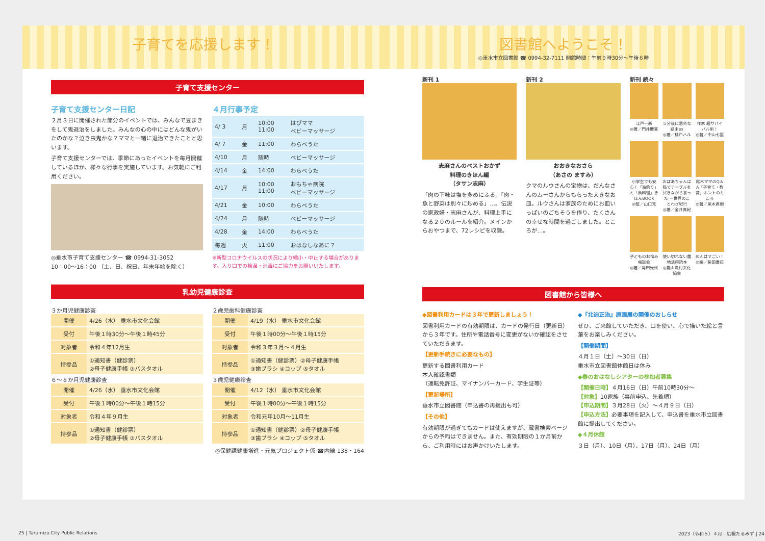子育てを応援します！
子育て支援センター
子育て支援センター日記
２月３日に開催された節分のイベントでは、みんなで豆まきをして鬼退治をしました。みんなの心の中にはどんな鬼がいたのかな？泣き虫鬼かな？ママと一緒に退治できたことと思います。
子育て支援センターでは、季節にあったイベントを毎月開催しているほか、様々な行事を実施しています。お気軽にご利用ください。
◎垂水市子育て支援センター ☎ 0994-31-3052
10：00～16：00 （土、日、祝日、年末年始を除く）
４月行事予定
| 4/ 3 | 月 | 10:00 11:00 | はぴママ ベビーマッサージ |
| 4/ 7 | 金 | 11:00 | わらべうた |
| 4/10 | 月 | 随時 | ベビーマッサージ |
| 4/14 | 金 | 14:00 | わらべうた |
| 4/17 | 月 | 10:00 11:00 | おもちゃ病院 ベビーマッサージ |
| 4/21 | 金 | 10:00 | わらべうた |
| 4/24 | 月 | 随時 | ベビーマッサージ |
| 4/28 | 金 | 14:00 | わらべうた |
| 毎週 | 火 | 11:00 | おはなしなあに？ |
※新型コロナウイルスの状況により縮小・中止する場合があります。入り口での検温・消毒にご協力をお願いいたします。
乳幼児健康診査
３か月児健康診査
| 開催 | 4/26（水） 垂水市文化会館 |
| 受付 | 午後１時30分～午後１時45分 |
| 対象者 | 令和４年12月生 |
| 持参品 | ①通知書（健診票） ②母子健康手帳 ③バスタオル |
６～８か月児健康診査
| 開催 | 4/26（水） 垂水市文化会館 |
| 受付 | 午後１時00分～午後１時15分 |
| 対象者 | 令和４年９月生 |
| 持参品 | ①通知書（健診票） ②母子健康手帳 ③バスタオル |
２歳児歯科健康診査
| 開催 | 4/19（水） 垂水市文化会館 |
| 受付 | 午後１時00分～午後１時15分 |
| 対象者 | 令和３年３月～４月生 |
| 持参品 | ①通知書（健診票）②母子健康手帳 ③歯ブラシ ④コップ ⑤タオル |
３歳児健康診査
| 開催 | 4/12（水） 垂水市文化会館 |
| 受付 | 午後１時00分～午後１時15分 |
| 対象者 | 令和元年10月～11月生 |
| 持参品 | ①通知書（健診票）②母子健康手帳 ③歯ブラシ ④コップ ⑤タオル |
◎保健課健康増進・元気プロジェクト係 ☎内線 138・164
図書館へようこそ！
◎垂水市立図書館 ☎ 0994-32-7111 開館時間：午前９時30分～午後６時
新刊 1
志麻さんのベストおかず
料理のきほん編
（タサン志麻）
「肉の下味は塩を多めにふる」「肉・魚と野菜は別々に炒める」…。伝説の家政婦・志麻さんが、料理上手になる２０のルールを紹介。メインからおやつまで、72レシピを収録。
新刊 2
おおきなおさら
（あさの ますみ）
クマのルウさんの宝物は、だんなさんのムーさんからもらった大きなお皿。ルウさんは家族のためにお皿いっぱいのごちそうを作り、たくさんの幸せな時間を過ごしました。ところが…。
新刊 続々
江戸一新
◎著／門井慶喜
５分後に意外な結末ex
◎著／桃戸ハル
作家 超サバイバル術！
◎著／中山七里
小学生でも安心！「海釣り」と「魚料理」きほんBOOK
◎監／山口充
おばあちゃんは猫でテーブルを拭きながら言った 一世界のことわざ紀行
◎著／金井真紀
尾木ママのQ＆A「子育て・教育」ホントのところ
◎著／尾木直樹
子どものお悩み相談会
◎著／角田光代
使い切れない農地活用読本
◎農山漁村文化協会
めんはすごい！
◎編／柴田書店
図書館から皆様へ
◆図書利用カードは３年で更新しましょう！
図書利用カードの有効期限は、カードの発行日（更新日）から３年です。住所や電話番号に変更がないか確認をさせていただきます。
【更新手続きに必要なもの】
更新する図書利用カード
本人確認書類
（運転免許証、マイナンバーカード、学生証等）
【更新場所】
垂水市立図書館（申込書の再提出も可）
【その他】
有効期限が過ぎてもカードは使えますが、蔵書検索ページからの予約はできません。また、有効期限の１か月前から、ご利用時にはお声かけいたします。
◆『北迫正治』原画展の開催のおしらせ
ぜひ、ご来館していただき、口を使い、心で描いた絵と言葉をお楽しみください。
【開催期間】
４月１日（土）～30日（日）
垂水市立図書館休館日は休み
◆春のおはなしシアターの参加者募集
【開催日時】４月16日（日）午前10時30分～
【対象】10家族（事前申込、先着順）
【申込期間】３月28日（火）～４月９日（日）
【申込方法】必要事項を記入して、申込書を垂水市立図書館に提出してください。
◆４月休館
３日（月）、10日（月）、17日（月）、24日（月）
25 | Tarumizu City Public Relations
2023（令和５）４月 - 広報たるみず | 24